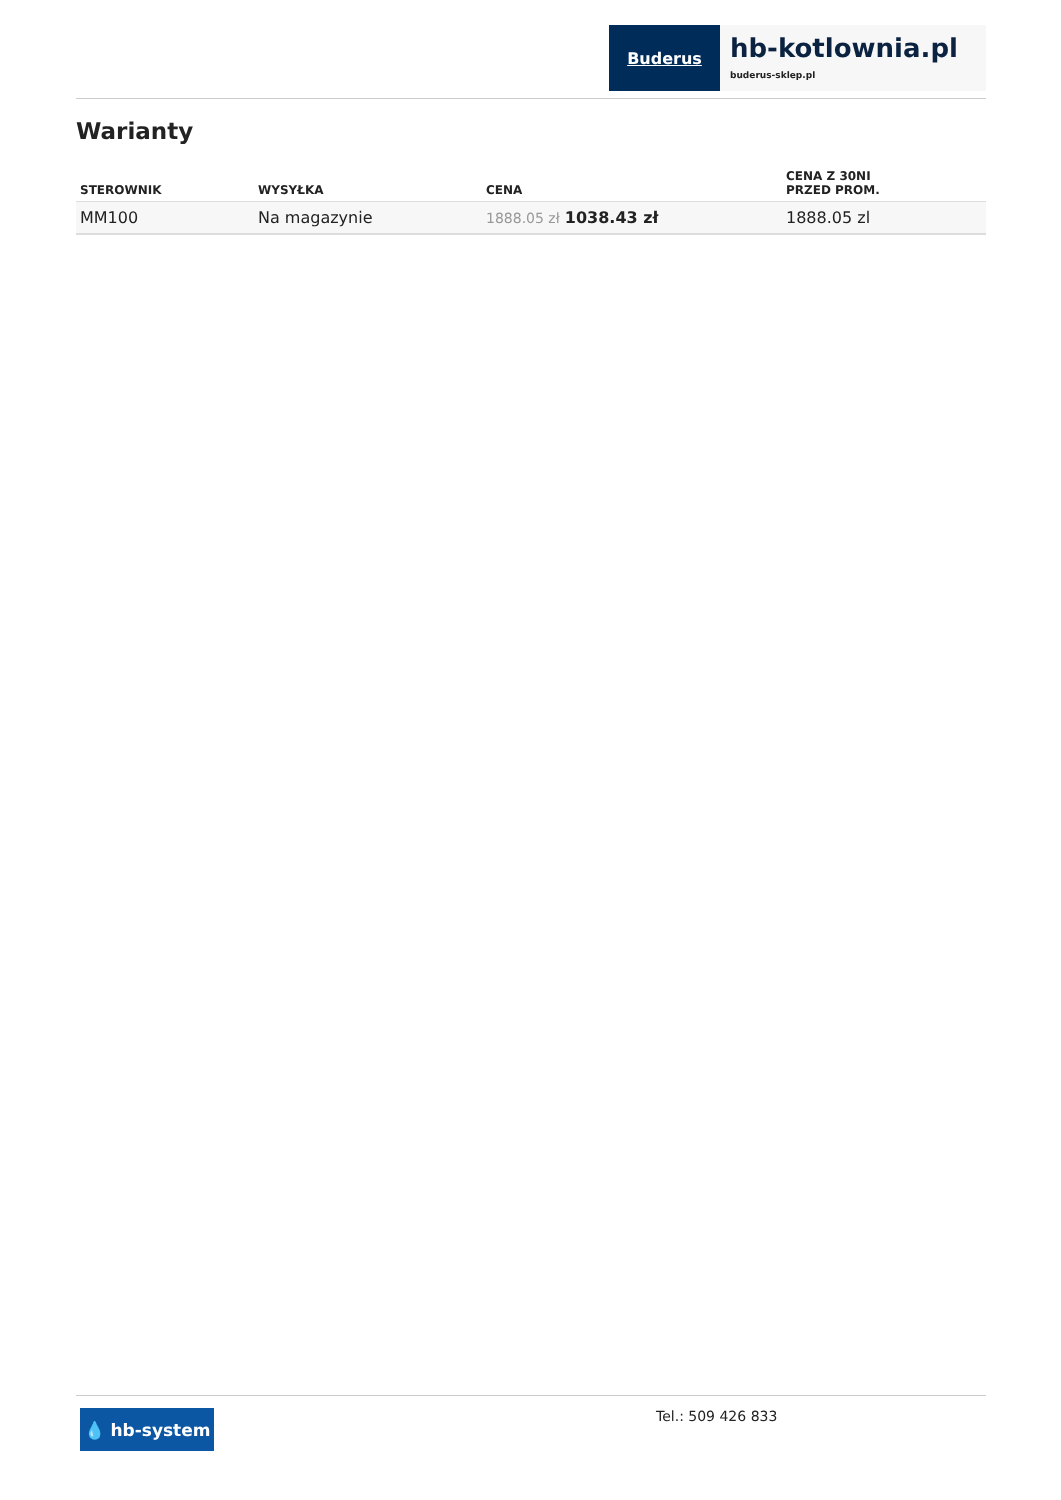Buderus
hb-kotlownia.pl
buderus-sklep.pl
Warianty
| STEROWNIK | WYSYŁKA | CENA | CENA Z 30NI PRZED PROM. |
| --- | --- | --- | --- |
| MM100 | Na magazynie | 1888.05 zł 1038.43 zł | 1888.05 zl |
💧 hb-system
Tel.: 509 426 833